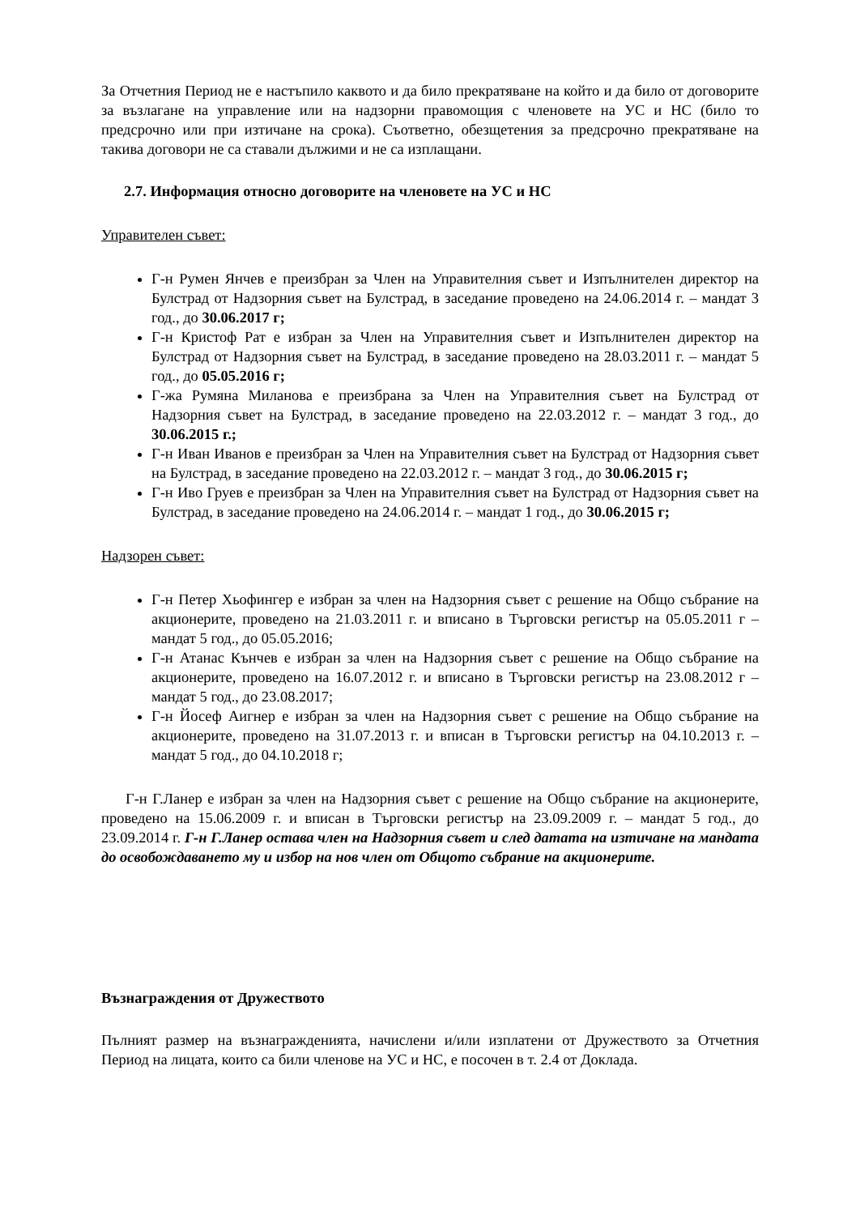За Отчетния Период не е настъпило каквото и да било прекратяване на който и да било от договорите за възлагане на управление или на надзорни правомощия с членовете на УС и НС (било то предсрочно или при изтичане на срока). Съответно, обезщетения за предсрочно прекратяване на такива договори не са ставали дължими и не са изплащани.
2.7. Информация относно договорите на членовете на УС и НС
Управителен съвет:
Г-н Румен Янчев е преизбран за Член на Управителния съвет и Изпълнителен директор на Булстрад от Надзорния съвет на Булстрад, в заседание проведено на 24.06.2014 г. – мандат 3 год., до 30.06.2017 г;
Г-н Кристоф Рат е избран за Член на Управителния съвет и Изпълнителен директор на Булстрад от Надзорния съвет на Булстрад, в заседание проведено на 28.03.2011 г. – мандат 5 год., до 05.05.2016 г;
Г-жа Румяна Миланова е преизбрана за Член на Управителния съвет на Булстрад от Надзорния съвет на Булстрад, в заседание проведено на 22.03.2012 г. – мандат 3 год., до 30.06.2015 г.;
Г-н Иван Иванов е преизбран за Член на Управителния съвет на Булстрад от Надзорния съвет на Булстрад, в заседание проведено на 22.03.2012 г. – мандат 3 год., до 30.06.2015 г;
Г-н Иво Груев е преизбран за Член на Управителния съвет на Булстрад от Надзорния съвет на Булстрад, в заседание проведено на 24.06.2014 г. – мандат 1 год., до 30.06.2015 г;
Надзорен съвет:
Г-н Петер Хьофингер е избран за член на Надзорния съвет с решение на Общо събрание на акционерите, проведено на 21.03.2011 г. и вписано в Търговски регистър на 05.05.2011 г – мандат 5 год., до 05.05.2016;
Г-н Атанас Кънчев е избран за член на Надзорния съвет с решение на Общо събрание на акционерите, проведено на 16.07.2012 г. и вписано в Търговски регистър на 23.08.2012 г – мандат 5 год., до 23.08.2017;
Г-н Йосеф Аигнер е избран за член на Надзорния съвет с решение на Общо събрание на акционерите, проведено на 31.07.2013 г. и вписан в Търговски регистър на 04.10.2013 г. – мандат 5 год., до 04.10.2018 г;
Г-н Г.Ланер е избран за член на Надзорния съвет с решение на Общо събрание на акционерите, проведено на 15.06.2009 г. и вписан в Търговски регистър на 23.09.2009 г. – мандат 5 год., до 23.09.2014 г. Г-н Г.Ланер остава член на Надзорния съвет и след датата на изтичане на мандата до освобождаването му и избор на нов член от Общото събрание на акционерите.
Възнаграждения от Дружеството
Пълният размер на възнагражденията, начислени и/или изплатени от Дружеството за Отчетния Период на лицата, които са били членове на УС и НС, е посочен в т. 2.4 от Доклада.